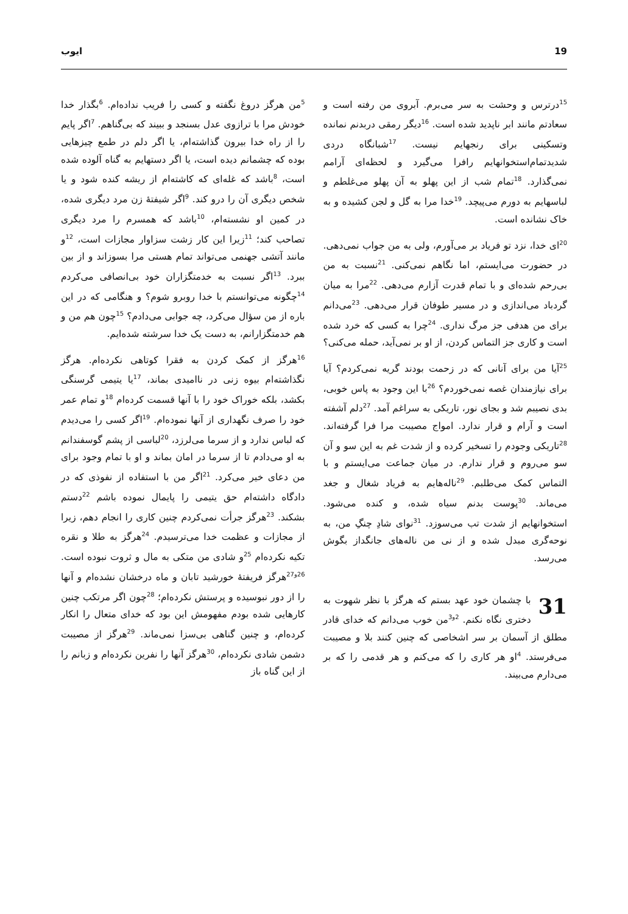19 ایوب
<sup>15</sup> درترس و وحشت به سر می‌برم. آبروی من رفته است و سعادتم مانند ابر ناپدید شده است. <sup>16</sup>دیگر رمقی دربدنم نمانده وتسکینی برای رنجهایم نیست. <sup>17</sup>شبانگاه دردی شدیدتمام‌استخوانهایم رافرا می‌گیرد و لحظه‌ای آرامم نمی‌گذارد. <sup>18</sup>تمام شب از این پهلو به آن پهلو می‌غلطم و لباسهایم به دورم می‌پیچد. <sup>19</sup>خدا مرا به گل و لجن کشیده و به خاک نشانده است.
<sup>20</sup> ای خدا، نزد تو فریاد بر می‌آورم، ولی به من جواب نمی‌دهی. در حضورت می‌ایستم، اما نگاهم نمی‌کنی. <sup>21</sup>نسبت به من بی‌رحم شده‌ای و با تمام قدرت آزارم می‌دهی. <sup>22</sup>مرا به میان گردباد می‌اندازی و در مسیر طوفان قرار می‌دهی. <sup>23</sup>می‌دانم برای من هدفی جز مرگ نداری. <sup>24</sup>چرا به کسی که خرد شده است و کاری جز التماس کردن، از او بر نمی‌آید، حمله می‌کنی؟
<sup>25</sup> آیا من برای آنانی که در زحمت بودند گریه نمی‌کردم؟ آیا برای نیازمندان غصه نمی‌خوردم؟ <sup>26</sup>با این وجود به پاس خوبی، بدی نصیبم شد و بجای نور، تاریکی به سراغم آمد. <sup>27</sup>دلم آشفته است و آرام و قرار ندارد. امواج مصیبت مرا فرا گرفته‌اند. <sup>28</sup>تاریکی وجودم را تسخیر کرده و از شدت غم به این سو و آن سو می‌روم و قرار ندارم. در میان جماعت می‌ایستم و با التماس کمک می‌طلبم. <sup>29</sup>ناله‌هایم به فریاد شغال و جغد می‌ماند. <sup>30</sup>پوست بدنم سیاه شده، و کنده می‌شود. استخوانهایم از شدت تب می‌سوزد. <sup>31</sup>نوای شادِ چنگِ من، به نوحه‌گری مبدل شده و از نی من ناله‌های جانگداز بگوش می‌رسد.
31 با چشمان خود عهد بستم که هرگز با نظر شهوت به دختری نگاه نکنم. <sup>2و3</sup>من خوب می‌دانم که خدای قادر مطلق از آسمان بر سر اشخاصی که چنین کنند بلا و مصیبت می‌فرستد. <sup>4</sup>او هر کاری را که می‌کنم و هر قدمی را که بر می‌دارم می‌بیند.
<sup>5</sup> من هرگز دروغ نگفته و کسی را فریب نداده‌ام. <sup>6</sup>بگذار خدا خودش مرا با ترازوی عدل بسنجد و ببیند که بی‌گناهم. <sup>7</sup>اگر پایم را از راه خدا بیرون گذاشته‌ام، یا اگر دلم در طمع چیزهایی بوده که چشمانم دیده است، یا اگر دستهایم به گناه آلوده شده است، <sup>8</sup>باشد که غله‌ای که کاشته‌ام از ریشه کنده شود و یا شخص دیگری آن را درو کند. <sup>9</sup>اگر شیفتهٔ زن مرد دیگری شده، در کمین او نشسته‌ام، <sup>10</sup>باشد که همسرم را مرد دیگری تصاحب کند؛ <sup>11</sup>زیرا این کار زشت سزاوار مجازات است، <sup>12</sup>و مانند آتشی جهنمی می‌تواند تمام هستی مرا بسوزاند و از بین ببرد. <sup>13</sup>اگر نسبت به خدمتگزاران خود بی‌انصافی می‌کردم <sup>14</sup>چگونه می‌توانستم با خدا روبرو شوم؟ و هنگامی که در این باره از من سؤال می‌کرد، چه جوابی می‌دادم؟ <sup>15</sup>چون هم من و هم خدمتگزارانم، به دست یک خدا سرشته شده‌ایم.
<sup>16</sup> هرگز از کمک کردن به فقرا کوتاهی نکرده‌ام. هرگز نگذاشته‌ام بیوه زنی در ناامیدی بماند، <sup>17</sup>یا یتیمی گرسنگی بکشد، بلکه خوراک خود را با آنها قسمت کرده‌ام <sup>18</sup>و تمام عمر خود را صرف نگهداری از آنها نموده‌ام. <sup>19</sup>اگر کسی را می‌دیدم که لباس ندارد و از سرما می‌لرزد، <sup>20</sup>لباسی از پشم گوسفندانم به او می‌دادم تا از سرما در امان بماند و او با تمام وجود برای من دعای خیر می‌کرد. <sup>21</sup>اگر من با استفاده از نفوذی که در دادگاه داشته‌ام حق یتیمی را پایمال نموده باشم <sup>22</sup>دستم بشکند. <sup>23</sup>هرگز جرأت نمی‌کردم چنین کاری را انجام دهم، زیرا از مجازات و عظمت خدا می‌ترسیدم. <sup>24</sup>هرگز به طلا و نقره تکیه نکرده‌ام <sup>25</sup>و شادی من متکی به مال و ثروت نبوده است. <sup>26و27</sup>هرگز فریفتهٔ خورشید تابان و ماه درخشان نشده‌ام و آنها را از دور نبوسیده و پرستش نکرده‌ام؛ <sup>28</sup>چون اگر مرتکب چنین کارهایی شده بودم مفهومش این بود که خدای متعال را انکار کرده‌ام، و چنین گناهی بی‌سزا نمی‌ماند. <sup>29</sup>هرگز از مصیبت دشمن شادی نکرده‌ام، <sup>30</sup>هرگز آنها را نفرین نکرده‌ام و زبانم را از این گناه باز